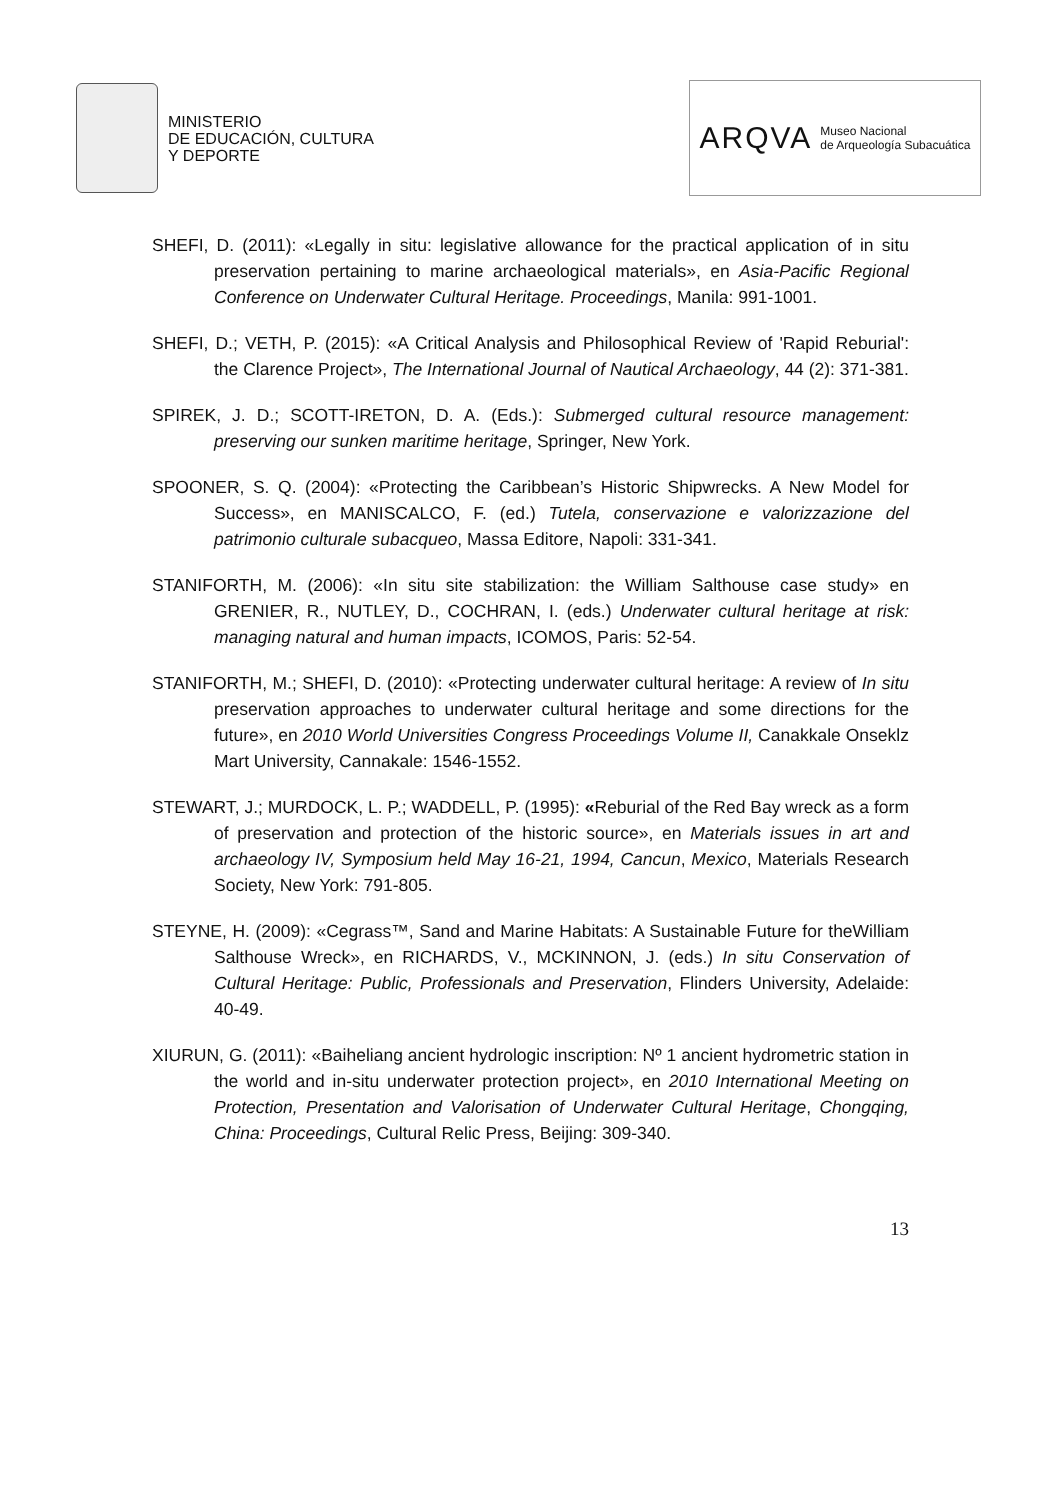MINISTERIO
DE EDUCACIÓN, CULTURA
Y DEPORTE
ARQVA Museo Nacional
de Arqueología Subacuática
SHEFI, D. (2011): «Legally in situ: legislative allowance for the practical application of in situ preservation pertaining to marine archaeological materials», en Asia-Pacific Regional Conference on Underwater Cultural Heritage. Proceedings, Manila: 991-1001.
SHEFI, D.; VETH, P. (2015): «A Critical Analysis and Philosophical Review of 'Rapid Reburial': the Clarence Project», The International Journal of Nautical Archaeology, 44 (2): 371-381.
SPIREK, J. D.; SCOTT-IRETON, D. A. (Eds.): Submerged cultural resource management: preserving our sunken maritime heritage, Springer, New York.
SPOONER, S. Q. (2004): «Protecting the Caribbean’s Historic Shipwrecks. A New Model for Success», en MANISCALCO, F. (ed.) Tutela, conservazione e valorizzazione del patrimonio culturale subacqueo, Massa Editore, Napoli: 331-341.
STANIFORTH, M. (2006): «In situ site stabilization: the William Salthouse case study» en GRENIER, R., NUTLEY, D., COCHRAN, I. (eds.) Underwater cultural heritage at risk: managing natural and human impacts, ICOMOS, Paris: 52-54.
STANIFORTH, M.; SHEFI, D. (2010): «Protecting underwater cultural heritage: A review of In situ preservation approaches to underwater cultural heritage and some directions for the future», en 2010 World Universities Congress Proceedings Volume II, Canakkale Onseklz Mart University, Cannakale: 1546-1552.
STEWART, J.; MURDOCK, L. P.; WADDELL, P. (1995): «Reburial of the Red Bay wreck as a form of preservation and protection of the historic source», en Materials issues in art and archaeology IV, Symposium held May 16-21, 1994, Cancun, Mexico, Materials Research Society, New York: 791-805.
STEYNE, H. (2009): «Cegrass™, Sand and Marine Habitats: A Sustainable Future for theWilliam Salthouse Wreck», en RICHARDS, V., MCKINNON, J. (eds.) In situ Conservation of Cultural Heritage: Public, Professionals and Preservation, Flinders University, Adelaide: 40-49.
XIURUN, G. (2011): «Baiheliang ancient hydrologic inscription: Nº 1 ancient hydrometric station in the world and in-situ underwater protection project», en 2010 International Meeting on Protection, Presentation and Valorisation of Underwater Cultural Heritage, Chongqing, China: Proceedings, Cultural Relic Press, Beijing: 309-340.
13